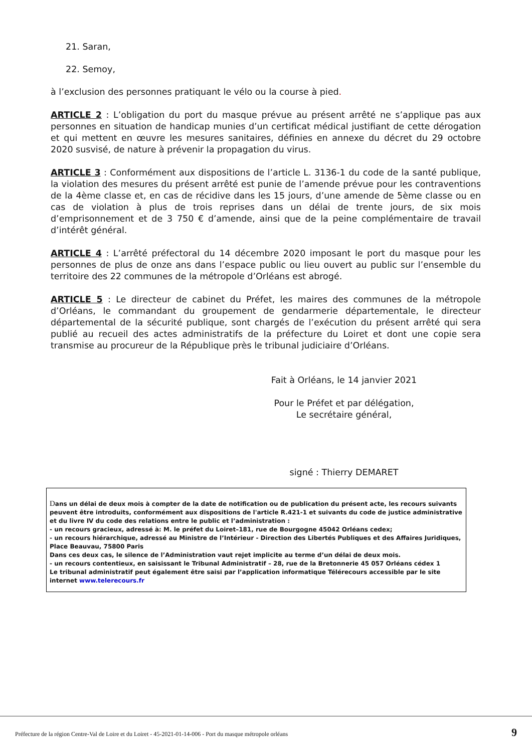21. Saran,
22. Semoy,
à l’exclusion des personnes pratiquant le vélo ou la course à pied.
ARTICLE 2 : L’obligation du port du masque prévue au présent arrêté ne s’applique pas aux personnes en situation de handicap munies d’un certificat médical justifiant de cette dérogation et qui mettent en œuvre les mesures sanitaires, définies en annexe du décret du 29 octobre 2020 susvisé, de nature à prévenir la propagation du virus.
ARTICLE 3 : Conformément aux dispositions de l’article L. 3136-1 du code de la santé publique, la violation des mesures du présent arrêté est punie de l’amende prévue pour les contraventions de la 4ème classe et, en cas de récidive dans les 15 jours, d’une amende de 5ème classe ou en cas de violation à plus de trois reprises dans un délai de trente jours, de six mois d’emprisonnement et de 3 750 € d’amende, ainsi que de la peine complémentaire de travail d’intérêt général.
ARTICLE 4 : L’arrêté préfectoral du 14 décembre 2020 imposant le port du masque pour les personnes de plus de onze ans dans l’espace public ou lieu ouvert au public sur l’ensemble du territoire des 22 communes de la métropole d’Orléans est abrogé.
ARTICLE 5 : Le directeur de cabinet du Préfet, les maires des communes de la métropole d’Orléans, le commandant du groupement de gendarmerie départementale, le directeur départemental de la sécurité publique, sont chargés de l’exécution du présent arrêté qui sera publié au recueil des actes administratifs de la préfecture du Loiret et dont une copie sera transmise au procureur de la République près le tribunal judiciaire d’Orléans.
Fait à Orléans, le 14 janvier 2021
Pour le Préfet et par délégation,
Le secrétaire général,
signé : Thierry DEMARET
Dans un délai de deux mois à compter de la date de notification ou de publication du présent acte, les recours suivants peuvent être introduits, conformément aux dispositions de l'article R.421-1 et suivants du code de justice administrative et du livre IV du code des relations entre le public et l’administration :
- un recours gracieux, adressé à: M. le préfet du Loiret–181, rue de Bourgogne 45042 Orléans cedex;
- un recours hiérarchique, adressé au Ministre de l’Intérieur - Direction des Libertés Publiques et des Affaires Juridiques, Place Beauvau, 75800 Paris
Dans ces deux cas, le silence de l’Administration vaut rejet implicite au terme d’un délai de deux mois.
- un recours contentieux, en saisissant le Tribunal Administratif – 28, rue de la Bretonnerie 45 057 Orléans cédex 1
Le tribunal administratif peut également être saisi par l’application informatique Télérecours accessible par le site internet www.telerecours.fr
Préfecture de la région Centre-Val de Loire et du Loiret - 45-2021-01-14-006 - Port du masque métropole orléans
9